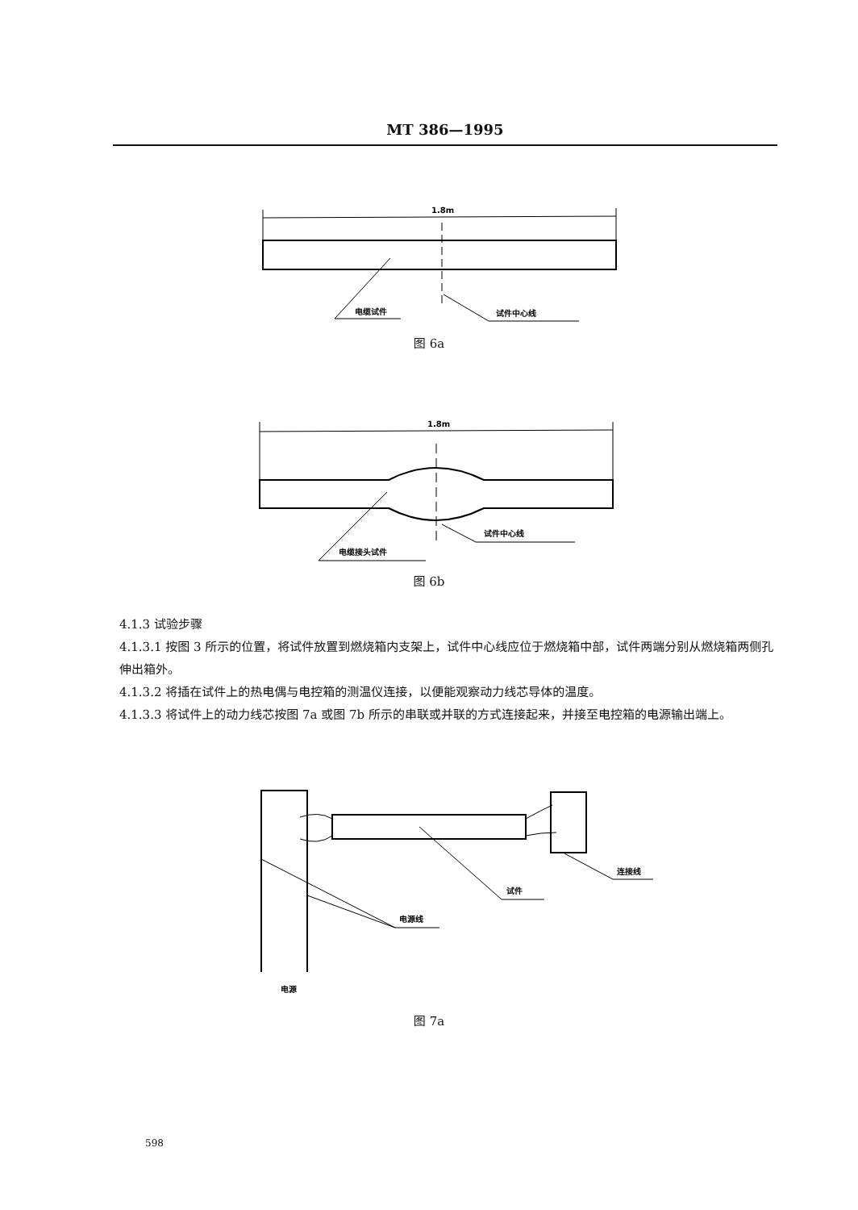MT 386—1995
1.8m
电缆试件
试件中心线
图 6a
1.8m
电缆接头试件
试件中心线
图 6b
4.1.3 试验步骤
4.1.3.1 按图 3 所示的位置，将试件放置到燃烧箱内支架上，试件中心线应位于燃烧箱中部，试件两端分别从燃烧箱两侧孔伸出箱外。
4.1.3.2 将插在试件上的热电偶与电控箱的测温仪连接，以便能观察动力线芯导体的温度。
4.1.3.3 将试件上的动力线芯按图 7a 或图 7b 所示的串联或并联的方式连接起来，并接至电控箱的电源输出端上。
试件
连接线
电源线
电源
图 7a
598